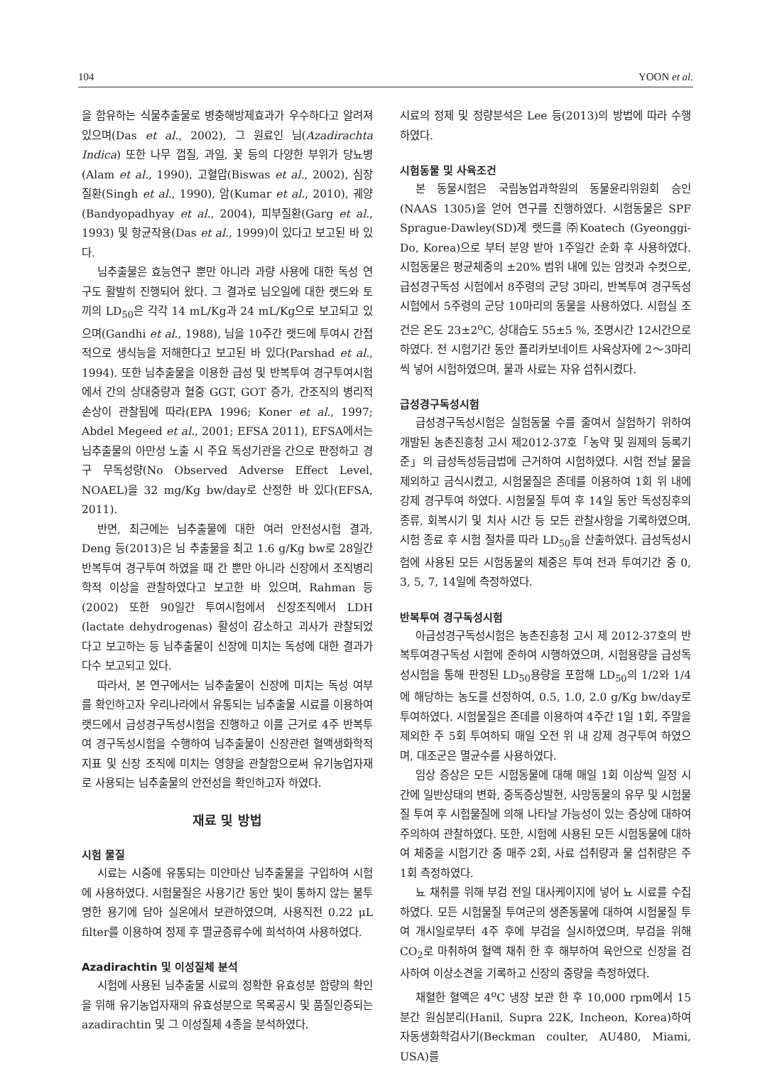104 YOON et al.
을 함유하는 식물추출물로 병충해방제효과가 우수하다고 알려져 있으며(Das et al., 2002), 그 원료인 님(Azadirachta Indica) 또한 나무 껍질, 과일, 꽃 등의 다양한 부위가 당뇨병(Alam et al., 1990), 고혈압(Biswas et al., 2002), 심장 질환(Singh et al., 1990), 암(Kumar et al., 2010), 궤양(Bandyopadhyay et al., 2004), 피부질환(Garg et al., 1993) 및 항균작용(Das et al., 1999)이 있다고 보고된 바 있다.
님추출물은 효능연구 뿐만 아니라 과량 사용에 대한 독성 연구도 활발히 진행되어 왔다. 그 결과로 님오일에 대한 랫드와 토끼의 LD<sub>50</sub>은 각각 14 mL/Kg과 24 mL/Kg으로 보고되고 있으며(Gandhi et al., 1988), 님을 10주간 랫드에 투여시 간접적으로 생식능을 저해한다고 보고된 바 있다(Parshad et al., 1994). 또한 님추출물을 이용한 급성 및 반복투여 경구투여시험에서 간의 상대중량과 혈중 GGT, GOT 증가, 간조직의 병리적 손상이 관찰됨에 따라(EPA 1996; Koner et al., 1997; Abdel Megeed et al., 2001; EFSA 2011), EFSA에서는 님추출물의 아만성 노출 시 주요 독성기관을 간으로 판정하고 경구 무독성량(No Observed Adverse Effect Level, NOAEL)을 32 mg/Kg bw/day로 산정한 바 있다(EFSA, 2011).
반면, 최근에는 님추출물에 대한 여러 안전성시험 결과, Deng 등(2013)은 님 추출물을 최고 1.6 g/Kg bw로 28일간 반복투여 경구투여 하였을 때 간 뿐만 아니라 신장에서 조직병리학적 이상을 관찰하였다고 보고한 바 있으며, Rahman 등(2002) 또한 90일간 투여시험에서 신장조직에서 LDH (lactate dehydrogenas) 활성이 감소하고 괴사가 관찰되었다고 보고하는 등 님추출물이 신장에 미치는 독성에 대한 결과가 다수 보고되고 있다.
따라서, 본 연구에서는 님추출물이 신장에 미치는 독성 여부를 확인하고자 우리나라에서 유통되는 님추출물 시료를 이용하여 랫드에서 급성경구독성시험을 진행하고 이를 근거로 4주 반복투여 경구독성시험을 수행하여 님추출물이 신장관련 혈액생화학적 지표 및 신장 조직에 미치는 영향을 관찰함으로써 유기농업자재로 사용되는 님추출물의 안전성을 확인하고자 하였다.
재료 및 방법
시험 물질
시료는 시중에 유통되는 미얀마산 님추출물을 구입하여 시험에 사용하였다. 시험물질은 사용기간 동안 빛이 통하지 않는 불투명한 용기에 담아 실온에서 보관하였으며, 사용직전 0.22 μL filter를 이용하여 정제 후 멸균증류수에 희석하여 사용하였다.
Azadirachtin 및 이성질체 분석
시험에 사용된 님추출물 시료의 정확한 유효성분 함량의 확인을 위해 유기농업자재의 유효성분으로 목록공시 및 품질인증되는 azadirachtin 및 그 이성질체 4종을 분석하였다.
시료의 정제 및 정량분석은 Lee 등(2013)의 방법에 따라 수행하였다.
시험동물 및 사육조건
본 동물시험은 국립농업과학원의 동물윤리위원회 승인(NAAS 1305)을 얻어 연구를 진행하였다. 시험동물은 SPF Sprague-Dawley(SD)계 랫드를 ㈜Koatech (Gyeonggi-Do, Korea)으로 부터 분양 받아 1주일간 순화 후 사용하였다. 시험동물은 평균체중의 ±20% 범위 내에 있는 암컷과 수컷으로, 급성경구독성 시험에서 8주령의 군당 3마리, 반복투여 경구독성시험에서 5주령의 군당 10마리의 동물을 사용하였다. 시험실 조건은 온도 23±2<sup>o</sup>C, 상대습도 55±5 %, 조명시간 12시간으로 하였다. 전 시험기간 동안 폴리카보네이트 사육상자에 2～3마리씩 넣어 시험하였으며, 물과 사료는 자유 섭취시켰다.
급성경구독성시험
급성경구독성시험은 실험동물 수를 줄여서 실험하기 위하여 개발된 농촌진흥청 고시 제2012-37호「농약 및 원제의 등록기준」의 급성독성등급법에 근거하여 시험하였다. 시험 전날 물을 제외하고 금식시켰고, 시험물질은 존데를 이용하여 1회 위 내에 강제 경구투여 하였다. 시험물질 투여 후 14일 동안 독성징후의 종류, 회복시기 및 치사 시간 등 모든 관찰사항을 기록하였으며, 시험 종료 후 시험 절차를 따라 LD<sub>50</sub>을 산출하였다. 급성독성시험에 사용된 모든 시험동물의 체중은 투여 전과 투여기간 중 0, 3, 5, 7, 14일에 측정하였다.
반복투여 경구독성시험
아급성경구독성시험은 농촌진흥청 고시 제 2012-37호의 반복투여경구독성 시험에 준하여 시행하였으며, 시험용량을 급성독성시험을 통해 판정된 LD<sub>50</sub>용량을 포함해 LD<sub>50</sub>의 1/2와 1/4에 해당하는 농도를 선정하여, 0.5, 1.0, 2.0 g/Kg bw/day로 투여하였다. 시험물질은 존데를 이용하여 4주간 1일 1회, 주말을 제외한 주 5회 투여하되 매일 오전 위 내 강제 경구투여 하였으며, 대조군은 멸균수를 사용하였다.
임상 증상은 모든 시험동물에 대해 매일 1회 이상씩 일정 시간에 일반상태의 변화, 중독증상발현, 사망동물의 유무 및 시험물질 투여 후 시험물질에 의해 나타날 가능성이 있는 증상에 대하여 주의하여 관찰하였다. 또한, 시험에 사용된 모든 시험동물에 대하여 체중을 시험기간 중 매주 2회, 사료 섭취량과 물 섭취량은 주 1회 측정하였다.
뇨 채취를 위해 부검 전일 대사케이지에 넣어 뇨 시료를 수집하였다. 모든 시험물질 투여군의 생존동물에 대하여 시험물질 투여 개시일로부터 4주 후에 부검을 실시하였으며, 부검을 위해 CO<sub>2</sub>로 마취하여 혈액 채취 한 후 해부하여 육안으로 신장을 검사하여 이상소견을 기록하고 신장의 중량을 측정하였다.
채혈한 혈액은 4<sup>o</sup>C 냉장 보관 한 후 10,000 rpm에서 15분간 원심분리(Hanil, Supra 22K, Incheon, Korea)하여 자동생화학검사기(Beckman coulter, AU480, Miami, USA)를